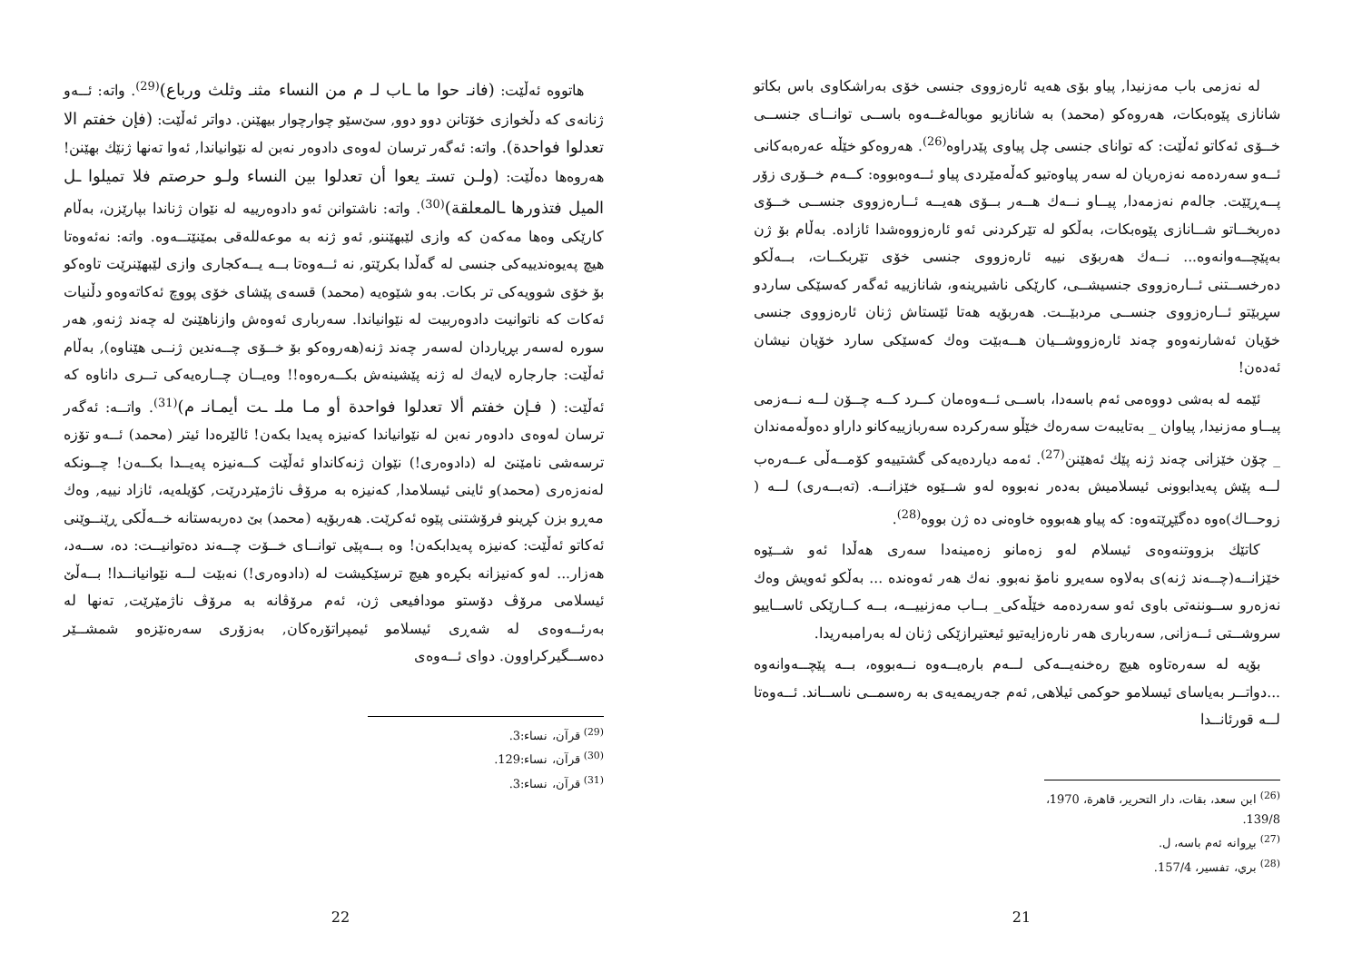لە نەزمی باب مەزنیدا, پیاو بۆی هەیە ئارەزووی جنسی خۆی بەراشکاوی باس بکاتو شانازی پێوەبکات، هەروەکو (محمد) بە شانازیو موبالەغــەوە باســی توانــای جنســی خــۆی ئەکاتو ئەڵێت: کە توانای جنسی چل پیاوی پێدراوە<sup>(26)</sup>. هەروەکو خێڵە عەرەبەکانی ئــەو سەردەمە نەزەریان لە سەر پیاوەتیو کەڵەمێردی پیاو ئــەوەبووە: کــەم خــۆری زۆر پــەڕێێت. جالەم نەزمەدا, پیــاو نــەك هــەر بــۆی هەیــە ئــارەزووی جنســی خــۆی دەربخــاتو شــانازی پێوەبکات، بەڵکو لە تێرکردنی ئەو ئارەزووەشدا ئازادە. بەڵام بۆ ژن بەپێچــەوانەوە... نــەك هەربۆی نییە ئارەزووی جنسی خۆی تێربکــات، بــەڵکو دەرخســتنی ئــارەزووی جنسیشــی، کارێکی ناشیرینەو، شانازییە ئەگەر کەسێکی ساردو سڕبێتو ئــارەزووی جنســی مردبێــت. هەربۆیە هەتا ئێستاش ژنان ئارەزووی جنسی خۆیان ئەشارنەوەو چەند ئارەزووشــیان هــەبێت وەك کەسێکی سارد خۆیان نیشان ئەدەن!
ئێمە لە بەشی دووەمی ئەم باسەدا، باســی ئــەوەمان کــرد کــە چــۆن لــە نــەزمی پیــاو مەزنیدا, پیاوان _ بەتایبەت سەرەك خێڵو سەرکردە سەربازییەکانو داراو دەوڵەمەندان _ چۆن خێزانی چەند ژنە پێك ئەهێنن<sup>(27)</sup>. ئەمە دیاردەیەکی گشتییەو کۆمــەڵی عــەرەب لــە پێش پەیدابوونی ئیسلامیش بەدەر نەبووە لەو شــێوە خێزانــە. (تەبــەری) لــە ( زوحــاك)ەوە دەگێڕێتەوە: کە پیاو هەبووە خاوەنی دە ژن بووە<sup>(28)</sup>.
کاتێك بزووتنەوەی ئیسلام لەو زەمانو زەمینەدا سەری هەڵدا ئەو شــێوە خێزانــە(چــەند ژنە)ی بەلاوە سەیرو نامۆ نەبوو. نەك هەر ئەوەندە ... بەڵکو ئەویش وەك نەزەرو ســوننەتی باوی ئەو سەردەمە خێڵەکی_ بــاب مەزنییــە، بــە کــارێکی ئاســاییو سروشــتی ئــەزانی, سەرباری هەر نارەزایەتیو ئیعتیرازێکی ژنان لە بەرامبەریدا.
بۆیە لە سەرەتاوە هیچ رەخنەیــەکی لــەم بارەیــەوە نــەبووە، بــە پێچــەوانەوە ...دواتــر بەیاسای ئیسلامو حوکمی ئیلاهی, ئەم جەریمەیەی بە رەسمــی ناســاند. ئــەوەتا لــە قورئانــدا
<sup>(26)</sup> ابن سعد، بقات، دار التحرير، قاهرة، 1970، 139/8.
<sup>(27)</sup> بڕوانە ئەم باسە، ل.
<sup>(28)</sup> بري، تفسير، 157/4.
21
هاتووە ئەڵێت: (فانـ حوا ما ـاب لـ م من النساء مثنـ وثلث ورباع)<sup>(29)</sup>. واتە: ئــەو ژنانەی کە دڵخوازی خۆتانن دوو دوو, سێ‌سێو چوارچوار بیهێنن. دواتر ئەڵێت: (فإن خفتم الا تعدلوا فواحدة). واتە: ئەگەر ترسان لەوەی دادوەر نەبن لە نێوانیاندا, ئەوا تەنها ژنێك بهێنن! هەروەها دەڵێت: (ولـن تستـ يعوا أن تعدلوا بين النساء ولـو حرصتم فلا تميلوا ـل الميل فتذورها ـالمعلقة)<sup>(30)</sup>. واتە: ناشتوانن ئەو دادوەرییە لە نێوان ژناندا بپارێزن، بەڵام کارێکی وەها مەکەن کە وازی لێبهێننو, ئەو ژنە بە موعەللەقی بمێنێتــەوە. واتە: نەئەوەتا هیچ پەیوەندییەکی جنسی لە گەڵدا بکرێتو, نە ئــەوەتا بــە یــەکجاری وازی لێبهێنرێت تاوەکو بۆ خۆی شوویەکی تر بکات. بەو شێوەیە (محمد) قسەی پێشای خۆی پووچ ئەکاتەوەو دڵنیات ئەکات کە ناتوانیت دادوەربیت لە نێوانیاندا. سەرباری ئەوەش وازناهێنێ لە چەند ژنەو, هەر سورە لەسەر بڕیاردان لەسەر چەند ژنە(هەروەکو بۆ خــۆی چــەندین ژنــی هێناوە), بەڵام ئەڵێت: جارجارە لایەك لە ژنە پێشینەش بکــەرەوە!! وەیــان چــارەیەکی تــری داناوە کە ئەڵێت: ( فـإن خفتم ألا تعدلوا فواحدة أو مـا ملـ ـت أيمـانـ م)<sup>(31)</sup>. واتــە: ئەگەر ترسان لەوەی دادوەر نەبن لە نێوانیاندا کەنیزە پەیدا بکەن! ئالێرەدا ئیتر (محمد) ئــەو تۆزە ترسەشی نامێنێ لە (دادوەری!) نێوان ژنەکانداو ئەڵێت کــەنیزە پەیــدا بکــەن! چــونکە لەنەزەری (محمد)و ئاینی ئیسلامدا, کەنیزە بە مرۆڤ ناژمێردرێت, کۆیلەیە، ئازاد نییە, وەك مەڕو بزن کڕینو فرۆشتنی پێوە ئەکرێت. هەربۆیە (محمد) بێ دەربەستانە خــەڵکی ڕێنــوێنی ئەکاتو ئەڵێت: کەنیزە پەیدابکەن! وە بــەپێی توانــای خــۆت چــەند دەتوانیــت: دە، ســەد، هەزار... لەو کەنیزانە بکڕەو هیچ ترسێکیشت لە (دادوەری!) نەبێت لــە نێوانیانــدا! بــەڵێ ئیسلامی مرۆڤ دۆستو مودافیعی ژن، ئەم مرۆڤانە بە مرۆڤ ناژمێرێت, تەنها لە بەرئــەوەی لە شەڕی ئیسلامو ئیمپراتۆرەکان, بەزۆری سەرەنێزەو شمشــێر دەســگیرکراوون. دوای ئــەوەی
<sup>(29)</sup> قرآن، نساء:3.
<sup>(30)</sup> قرآن، نساء:129.
<sup>(31)</sup> قرآن، نساء:3.
22